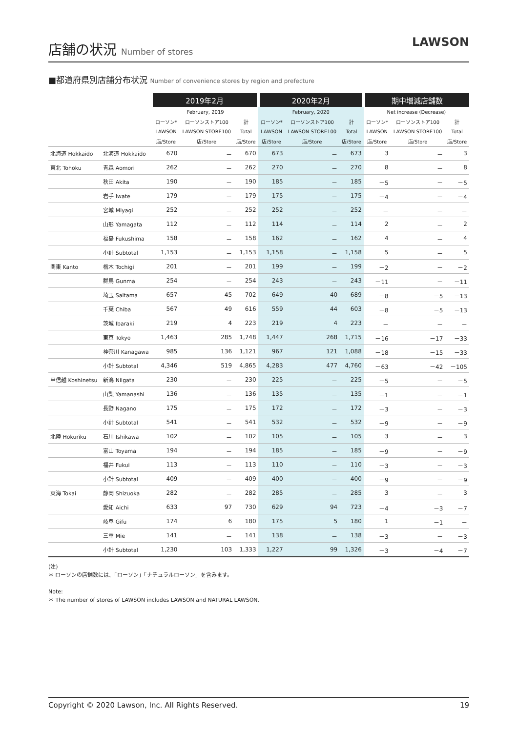店舗の状況 Number of stores
LAWSON
■都道府県別店舗分布状況 Number of convenience stores by region and prefecture
| | | 2019年2月 | | | 2020年2月 | | | 期中増減店舗数 | | |
| --- | --- | --- | --- | --- | --- | --- | --- | --- | --- | --- |
| | | February, 2019 | | | February, 2020 | | | Net increase (Decrease) | | |
| | | ローソン* | ローソンストア100 | 計 | ローソン* | ローソンストア100 | 計 | ローソン* | ローソンストア100 | 計 |
| | | LAWSON | LAWSON STORE100 | Total | LAWSON | LAWSON STORE100 | Total | LAWSON | LAWSON STORE100 | Total |
| | | 店/Store | 店/Store | 店/Store | 店/Store | 店/Store | 店/Store | 店/Store | 店/Store | 店/Store |
| 北海道 Hokkaido | 北海道 Hokkaido | 670 | － | 670 | 673 | － | 673 | 3 | － | 3 |
| 東北 Tohoku | 青森 Aomori | 262 | － | 262 | 270 | － | 270 | 8 | － | 8 |
| | 秋田 Akita | 190 | － | 190 | 185 | － | 185 | －5 | － | －5 |
| | 岩手 Iwate | 179 | － | 179 | 175 | － | 175 | －4 | － | －4 |
| | 宮城 Miyagi | 252 | － | 252 | 252 | － | 252 | － | － | － |
| | 山形 Yamagata | 112 | － | 112 | 114 | － | 114 | 2 | － | 2 |
| | 福島 Fukushima | 158 | － | 158 | 162 | － | 162 | 4 | － | 4 |
| | 小計 Subtotal | 1,153 | － | 1,153 | 1,158 | － | 1,158 | 5 | － | 5 |
| 関東 Kanto | 栃木 Tochigi | 201 | － | 201 | 199 | － | 199 | －2 | － | －2 |
| | 群馬 Gunma | 254 | － | 254 | 243 | － | 243 | －11 | － | －11 |
| | 埼玉 Saitama | 657 | 45 | 702 | 649 | 40 | 689 | －8 | －5 | －13 |
| | 千葉 Chiba | 567 | 49 | 616 | 559 | 44 | 603 | －8 | －5 | －13 |
| | 茨城 Ibaraki | 219 | 4 | 223 | 219 | 4 | 223 | － | － | － |
| | 東京 Tokyo | 1,463 | 285 | 1,748 | 1,447 | 268 | 1,715 | －16 | －17 | －33 |
| | 神奈川 Kanagawa | 985 | 136 | 1,121 | 967 | 121 | 1,088 | －18 | －15 | －33 |
| | 小計 Subtotal | 4,346 | 519 | 4,865 | 4,283 | 477 | 4,760 | －63 | －42 | －105 |
| 甲信越 Koshinetsu | 新潟 Niigata | 230 | － | 230 | 225 | － | 225 | －5 | － | －5 |
| | 山梨 Yamanashi | 136 | － | 136 | 135 | － | 135 | －1 | － | －1 |
| | 長野 Nagano | 175 | － | 175 | 172 | － | 172 | －3 | － | －3 |
| | 小計 Subtotal | 541 | － | 541 | 532 | － | 532 | －9 | － | －9 |
| 北陸 Hokuriku | 石川 Ishikawa | 102 | － | 102 | 105 | － | 105 | 3 | － | 3 |
| | 富山 Toyama | 194 | － | 194 | 185 | － | 185 | －9 | － | －9 |
| | 福井 Fukui | 113 | － | 113 | 110 | － | 110 | －3 | － | －3 |
| | 小計 Subtotal | 409 | － | 409 | 400 | － | 400 | －9 | － | －9 |
| 東海 Tokai | 静岡 Shizuoka | 282 | － | 282 | 285 | － | 285 | 3 | － | 3 |
| | 愛知 Aichi | 633 | 97 | 730 | 629 | 94 | 723 | －4 | －3 | －7 |
| | 岐阜 Gifu | 174 | 6 | 180 | 175 | 5 | 180 | 1 | －1 | － |
| | 三重 Mie | 141 | － | 141 | 138 | － | 138 | －3 | － | －3 |
| | 小計 Subtotal | 1,230 | 103 | 1,333 | 1,227 | 99 | 1,326 | －3 | －4 | －7 |
(注)
＊ ローソンの店舗数には、「ローソン」「ナチュラルローソン」を含みます。
Note:
＊ The number of stores of LAWSON includes LAWSON and NATURAL LAWSON.
Copyright © 2020 Lawson, Inc. All Rights Reserved. 19